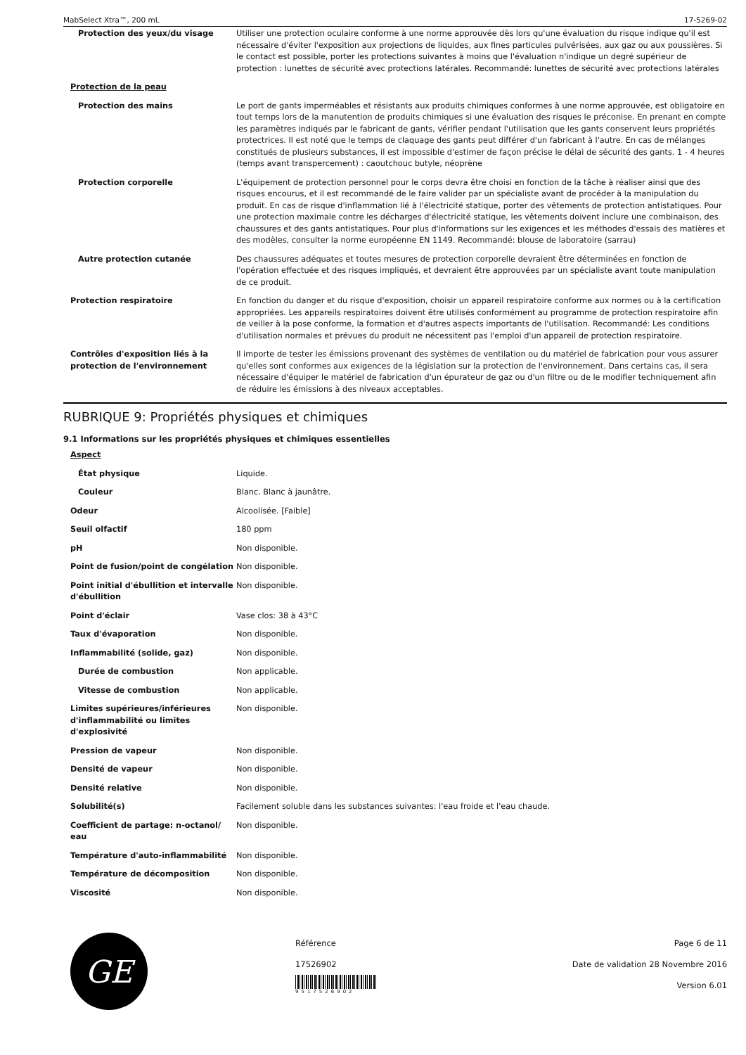MabSelect Xtra™, 200 mL 17-5269-02
| Protection des yeux/du visage | Utiliser une protection oculaire conforme à une norme approuvée dès lors qu'une évaluation du risque indique qu'il est nécessaire d'éviter l'exposition aux projections de liquides, aux fines particules pulvérisées, aux gaz ou aux poussières. Si le contact est possible, porter les protections suivantes à moins que l'évaluation n'indique un degré supérieur de protection : lunettes de sécurité avec protections latérales. Recommandé: lunettes de sécurité avec protections latérales |
| Protection de la peau | |
| Protection des mains | Le port de gants imperméables et résistants aux produits chimiques conformes à une norme approuvée, est obligatoire en tout temps lors de la manutention de produits chimiques si une évaluation des risques le préconise. En prenant en compte les paramètres indiqués par le fabricant de gants, vérifier pendant l'utilisation que les gants conservent leurs propriétés protectrices. Il est noté que le temps de claquage des gants peut différer d'un fabricant à l'autre. En cas de mélanges constitués de plusieurs substances, il est impossible d'estimer de façon précise le délai de sécurité des gants. 1 - 4 heures (temps avant transpercement) : caoutchouc butyle, néoprène |
| Protection corporelle | L'équipement de protection personnel pour le corps devra être choisi en fonction de la tâche à réaliser ainsi que des risques encourus, et il est recommandé de le faire valider par un spécialiste avant de procéder à la manipulation du produit. En cas de risque d'inflammation lié à l'électricité statique, porter des vêtements de protection antistatiques. Pour une protection maximale contre les décharges d'électricité statique, les vêtements doivent inclure une combinaison, des chaussures et des gants antistatiques. Pour plus d'informations sur les exigences et les méthodes d'essais des matières et des modèles, consulter la norme européenne EN 1149. Recommandé: blouse de laboratoire (sarrau) |
| Autre protection cutanée | Des chaussures adéquates et toutes mesures de protection corporelle devraient être déterminées en fonction de l'opération effectuée et des risques impliqués, et devraient être approuvées par un spécialiste avant toute manipulation de ce produit. |
| Protection respiratoire | En fonction du danger et du risque d'exposition, choisir un appareil respiratoire conforme aux normes ou à la certification appropriées. Les appareils respiratoires doivent être utilisés conformément au programme de protection respiratoire afin de veiller à la pose conforme, la formation et d'autres aspects importants de l'utilisation. Recommandé: Les conditions d'utilisation normales et prévues du produit ne nécessitent pas l'emploi d'un appareil de protection respiratoire. |
| Contrôles d'exposition liés à la protection de l'environnement | Il importe de tester les émissions provenant des systèmes de ventilation ou du matériel de fabrication pour vous assurer qu'elles sont conformes aux exigences de la législation sur la protection de l'environnement. Dans certains cas, il sera nécessaire d'équiper le matériel de fabrication d'un épurateur de gaz ou d'un filtre ou de le modifier techniquement afin de réduire les émissions à des niveaux acceptables. |
RUBRIQUE 9: Propriétés physiques et chimiques
9.1 Informations sur les propriétés physiques et chimiques essentielles
| Aspect | |
| État physique | Liquide. |
| Couleur | Blanc. Blanc à jaunâtre. |
| Odeur | Alcoolisée. [Faible] |
| Seuil olfactif | 180 ppm |
| pH | Non disponible. |
| Point de fusion/point de congélation | Non disponible. |
| Point initial d'ébullition et intervalle d'ébullition | Non disponible. |
| Point d'éclair | Vase clos: 38 à 43°C |
| Taux d'évaporation | Non disponible. |
| Inflammabilité (solide, gaz) | Non disponible. |
| Durée de combustion | Non applicable. |
| Vitesse de combustion | Non applicable. |
| Limites supérieures/inférieures d'inflammabilité ou limites d'explosivité | Non disponible. |
| Pression de vapeur | Non disponible. |
| Densité de vapeur | Non disponible. |
| Densité relative | Non disponible. |
| Solubilité(s) | Facilement soluble dans les substances suivantes: l'eau froide et l'eau chaude. |
| Coefficient de partage: n-octanol/ eau | Non disponible. |
| Température d'auto-inflammabilité | Non disponible. |
| Température de décomposition | Non disponible. |
| Viscosité | Non disponible. |
GE
Référence
17526902
9517526902
Page 6 de 11
Date de validation 28 Novembre 2016
Version 6.01